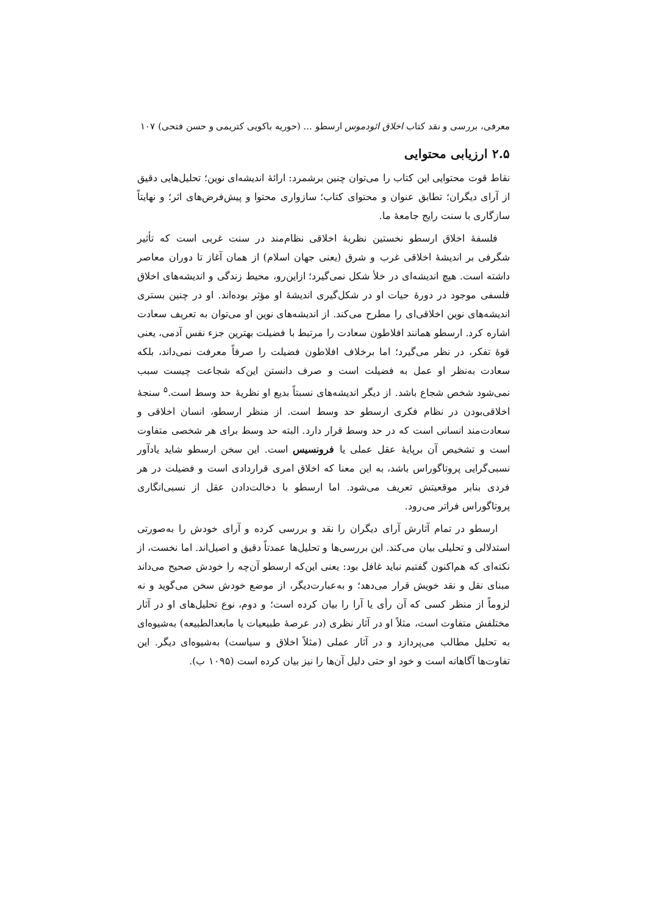معرفی، بررسی و نقد کتاب اخلاق ائودموس ارسطو ... (حوریه باکویی کتریمی و حسن فتحی) ۱۰۷
۲.۵ ارزیابی محتوایی
نقاط قوت محتوایی این کتاب را می‌توان چنین برشمرد: ارائهٔ اندیشه‌ای نوین؛ تحلیل‌هایی دقیق از آرای دیگران؛ تطابق عنوان و محتوای کتاب؛ سازواری محتوا و پیش‌فرض‌های اثر؛ و نهایتاً سازگاری با سنت رایج جامعهٔ ما.
فلسفهٔ اخلاق ارسطو نخستین نظریهٔ اخلاقی نظام‌مند در سنت غربی است که تأثیر شگرفی بر اندیشهٔ اخلاقی غرب و شرق (یعنی جهان اسلام) از همان آغاز تا دوران معاصر داشته است. هیچ اندیشه‌ای در خلأ شکل نمی‌گیرد؛ ازاین‌رو، محیط زندگی و اندیشه‌های اخلاق فلسفی موجود در دورهٔ حیات او در شکل‌گیری اندیشهٔ او مؤثر بوده‌اند. او در چنین بستری اندیشه‌های نوین اخلاقی‌ای را مطرح می‌کند. از اندیشه‌های نوین او می‌توان به تعریف سعادت اشاره کرد. ارسطو همانند افلاطون سعادت را مرتبط با فضیلت بهترین جزء نفس آدمی، یعنی قوهٔ تفکر، در نظر می‌گیرد؛ اما برخلاف افلاطون فضیلت را صرفاً معرفت نمی‌داند، بلکه سعادت به‌نظر او عمل به فضیلت است و صرف دانستن این‌که شجاعت چیست سبب نمی‌شود شخص شجاع باشد. از دیگر اندیشه‌های نسبتاً بدیع او نظریهٔ حد وسط است.<sup>۵</sup> سنجهٔ اخلاقی‌بودن در نظام فکری ارسطو حد وسط است. از منظر ارسطو، انسان اخلاقی و سعادت‌مند انسانی است که در حد وسط قرار دارد. البته حد وسط برای هر شخصی متفاوت است و تشخیص آن برپایهٔ عقل عملی یا فرونسیس است. این سخن ارسطو شاید یادآور نسبی‌گرایی پروتاگوراس باشد، به این معنا که اخلاق امری قراردادی است و فضیلت در هر فردی بنابر موقعیتش تعریف می‌شود. اما ارسطو با دخالت‌دادن عقل از نسبی‌انگاری پروتاگوراس فراتر می‌رود.
ارسطو در تمام آثارش آرای دیگران را نقد و بررسی کرده و آرای خودش را به‌صورتی استدلالی و تحلیلی بیان می‌کند. این بررسی‌ها و تحلیل‌ها عمدتاً دقیق و اصیل‌اند. اما نخست، از نکته‌ای که هم‌اکنون گفتیم نباید غافل بود: یعنی این‌که ارسطو آن‌چه را خودش صحیح می‌داند مبنای نقل و نقد خویش قرار می‌دهد؛ و به‌عبارت‌دیگر، از موضع خودش سخن می‌گوید و نه لزوماً از منظر کسی که آن رأی یا آرا را بیان کرده است؛ و دوم، نوع تحلیل‌های او در آثار مختلفش متفاوت است، مثلاً او در آثار نظری (در عرصهٔ طبیعیات یا مابعدالطبیعه) به‌شیوه‌ای به تحلیل مطالب می‌پردازد و در آثار عملی (مثلاً اخلاق و سیاست) به‌شیوه‌ای دیگر. این تفاوت‌ها آگاهانه است و خود او حتی دلیل آن‌ها را نیز بیان کرده است (۱۰۹۵ ب).